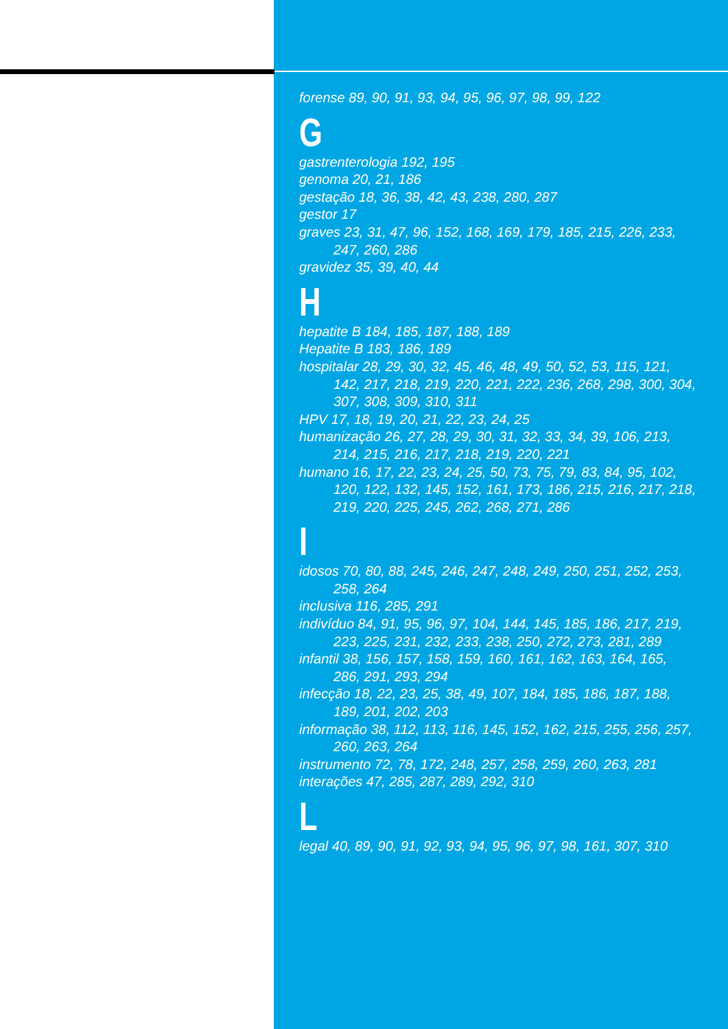forense 89, 90, 91, 93, 94, 95, 96, 97, 98, 99, 122
G
gastrenterologia 192, 195
genoma 20, 21, 186
gestação 18, 36, 38, 42, 43, 238, 280, 287
gestor 17
graves 23, 31, 47, 96, 152, 168, 169, 179, 185, 215, 226, 233, 247, 260, 286
gravidez 35, 39, 40, 44
H
hepatite B 184, 185, 187, 188, 189
Hepatite B 183, 186, 189
hospitalar 28, 29, 30, 32, 45, 46, 48, 49, 50, 52, 53, 115, 121, 142, 217, 218, 219, 220, 221, 222, 236, 268, 298, 300, 304, 307, 308, 309, 310, 311
HPV 17, 18, 19, 20, 21, 22, 23, 24, 25
humanização 26, 27, 28, 29, 30, 31, 32, 33, 34, 39, 106, 213, 214, 215, 216, 217, 218, 219, 220, 221
humano 16, 17, 22, 23, 24, 25, 50, 73, 75, 79, 83, 84, 95, 102, 120, 122, 132, 145, 152, 161, 173, 186, 215, 216, 217, 218, 219, 220, 225, 245, 262, 268, 271, 286
I
idosos 70, 80, 88, 245, 246, 247, 248, 249, 250, 251, 252, 253, 258, 264
inclusiva 116, 285, 291
indivíduo 84, 91, 95, 96, 97, 104, 144, 145, 185, 186, 217, 219, 223, 225, 231, 232, 233, 238, 250, 272, 273, 281, 289
infantil 38, 156, 157, 158, 159, 160, 161, 162, 163, 164, 165, 286, 291, 293, 294
infecção 18, 22, 23, 25, 38, 49, 107, 184, 185, 186, 187, 188, 189, 201, 202, 203
informação 38, 112, 113, 116, 145, 152, 162, 215, 255, 256, 257, 260, 263, 264
instrumento 72, 78, 172, 248, 257, 258, 259, 260, 263, 281
interações 47, 285, 287, 289, 292, 310
L
legal 40, 89, 90, 91, 92, 93, 94, 95, 96, 97, 98, 161, 307, 310